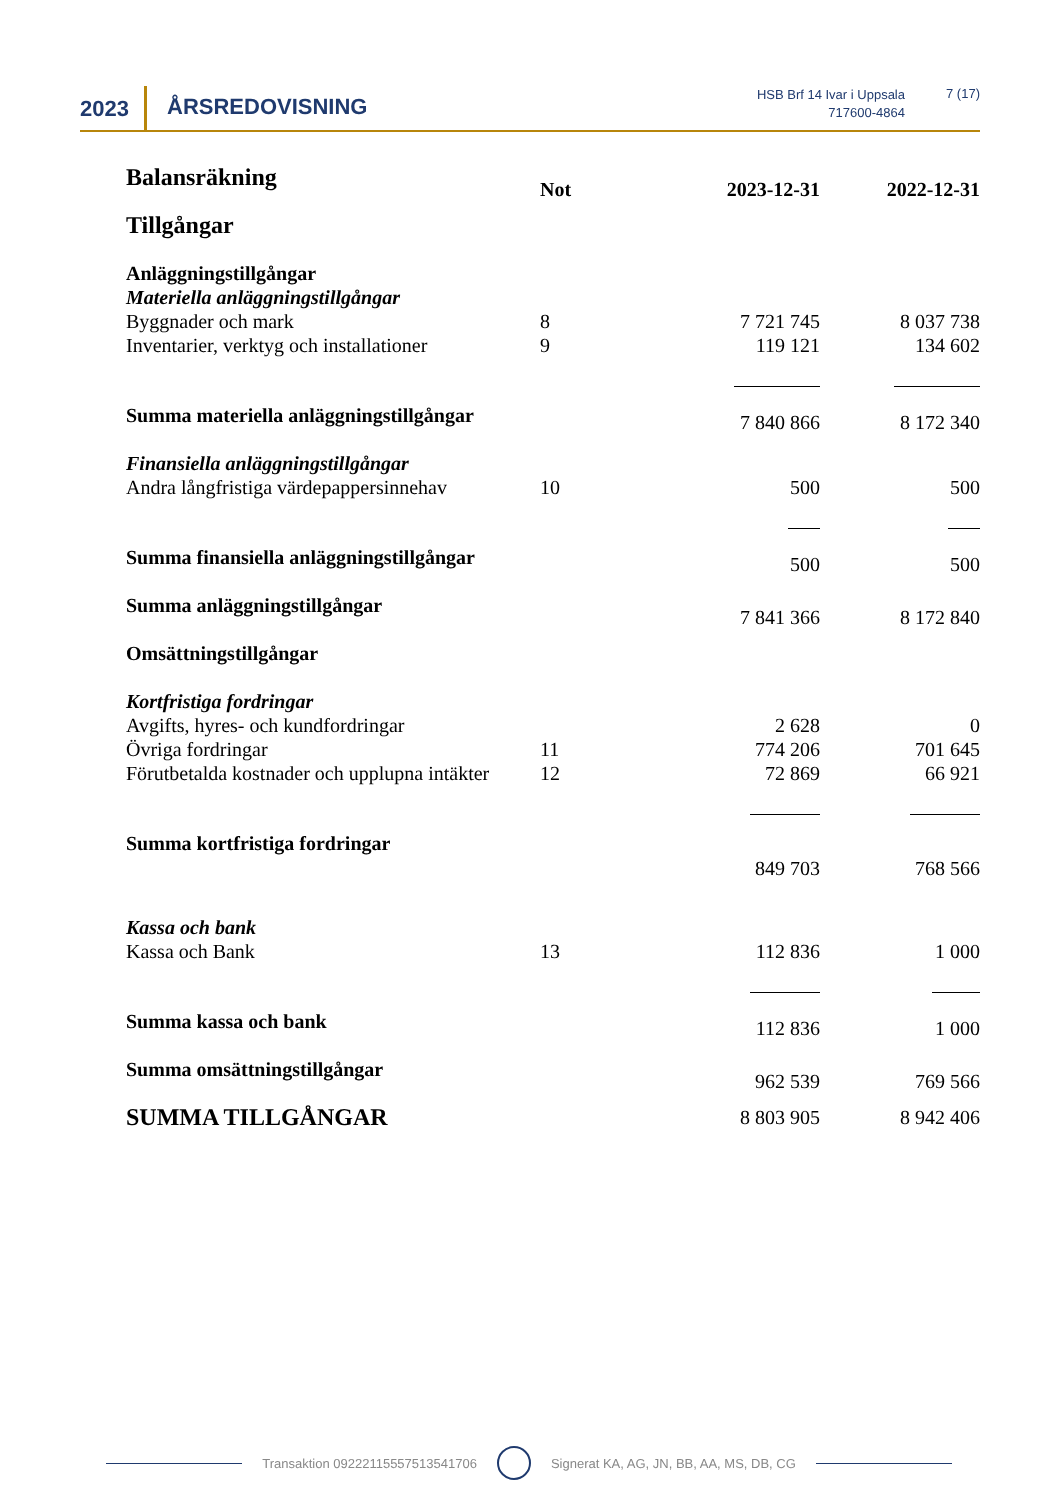2023 ÅRSREDOVISNING
HSB Brf 14 Ivar i Uppsala
717600-4864
7 (17)
| Balansräkning | Not | 2023-12-31 | 2022-12-31 |
| Tillgångar | | | |
| Anläggningstillgångar | | | |
| Materiella anläggningstillgångar | | | |
| Byggnader och mark | 8 | 7 721 745 | 8 037 738 |
| Inventarier, verktyg och installationer | 9 | 119 121 | 134 602 |
| Summa materiella anläggningstillgångar | | 7 840 866 | 8 172 340 |
| Finansiella anläggningstillgångar | | | |
| Andra långfristiga värdepappersinnehav | 10 | 500 | 500 |
| Summa finansiella anläggningstillgångar | | 500 | 500 |
| Summa anläggningstillgångar | | 7 841 366 | 8 172 840 |
| Omsättningstillgångar | | | |
| Kortfristiga fordringar | | | |
| Avgifts, hyres- och kundfordringar | | 2 628 | 0 |
| Övriga fordringar | 11 | 774 206 | 701 645 |
| Förutbetalda kostnader och upplupna intäkter | 12 | 72 869 | 66 921 |
| Summa kortfristiga fordringar | | 849 703 | 768 566 |
| Kassa och bank | | | |
| Kassa och Bank | 13 | 112 836 | 1 000 |
| Summa kassa och bank | | 112 836 | 1 000 |
| Summa omsättningstillgångar | | 962 539 | 769 566 |
| SUMMA TILLGÅNGAR | | 8 803 905 | 8 942 406 |
Transaktion 09222115557513541706 Signerat KA, AG, JN, BB, AA, MS, DB, CG